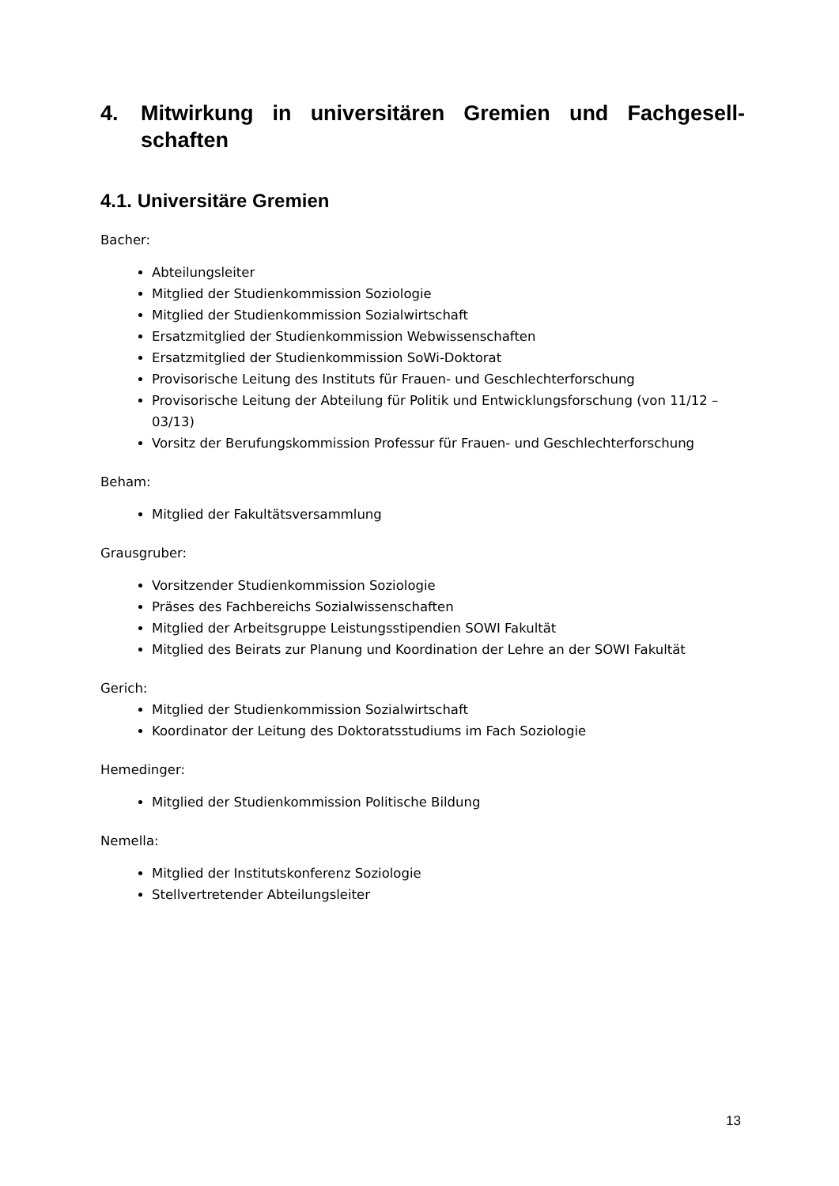4. Mitwirkung in universitären Gremien und Fachgesell-schaften
4.1. Universitäre Gremien
Bacher:
Abteilungsleiter
Mitglied der Studienkommission Soziologie
Mitglied der Studienkommission Sozialwirtschaft
Ersatzmitglied der Studienkommission Webwissenschaften
Ersatzmitglied der Studienkommission SoWi-Doktorat
Provisorische Leitung des Instituts für Frauen- und Geschlechterforschung
Provisorische Leitung der Abteilung für Politik und Entwicklungsforschung (von 11/12 – 03/13)
Vorsitz der Berufungskommission Professur für Frauen- und Geschlechterforschung
Beham:
Mitglied der Fakultätsversammlung
Grausgruber:
Vorsitzender Studienkommission Soziologie
Präses des Fachbereichs Sozialwissenschaften
Mitglied der Arbeitsgruppe Leistungsstipendien SOWI Fakultät
Mitglied des Beirats zur Planung und Koordination der Lehre an der SOWI Fakultät
Gerich:
Mitglied der Studienkommission Sozialwirtschaft
Koordinator der Leitung des Doktoratsstudiums im Fach Soziologie
Hemedinger:
Mitglied der Studienkommission Politische Bildung
Nemella:
Mitglied der Institutskonferenz Soziologie
Stellvertretender Abteilungsleiter
13